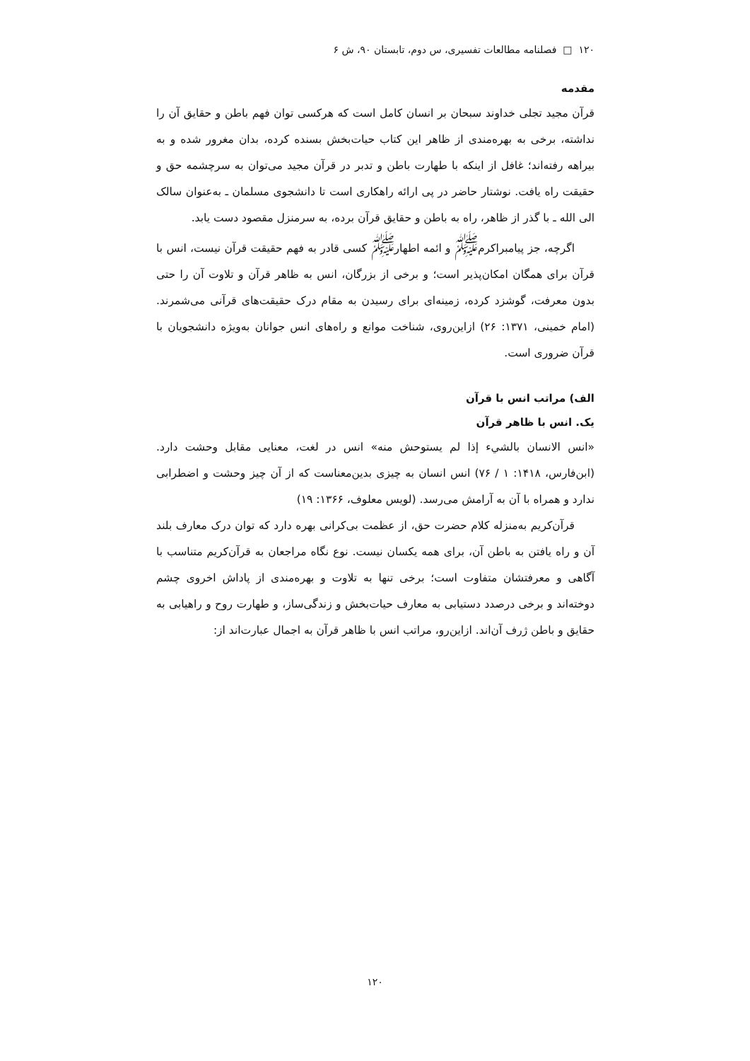۱۲۰ □ فصلنامه مطالعات تفسیری، س دوم، تابستان ۹۰، ش ۶
مقدمه
قرآن مجید تجلی خداوند سبحان بر انسان کامل است که هرکسی توان فهم باطن و حقایق آن را نداشته، برخی به بهره‌مندی از ظاهر این کتاب حیات‌بخش بسنده کرده، بدان مغرور شده و به بیراهه رفته‌اند؛ غافل از اینکه با طهارت باطن و تدبر در قرآن مجید می‌توان به سرچشمه حق و حقیقت راه یافت. نوشتار حاضر در پی ارائه راهکاری است تا دانشجوی مسلمان ـ به‌عنوان سالک الی الله ـ با گذر از ظاهر، راه به باطن و حقایق قرآن برده، به سرمنزل مقصود دست یابد.
اگرچه، جز پیامبراکرم<sup>ﷺ</sup> و ائمه اطهار<sup>ﷺ</sup> کسی قادر به فهم حقیقت قرآن نیست، انس با قرآن برای همگان امکان‌پذیر است؛ و برخی از بزرگان، انس به ظاهر قرآن و تلاوت آن را حتی بدون معرفت، گوشزد کرده، زمینه‌ای برای رسیدن به مقام درک حقیقت‌های قرآنی می‌شمرند. (امام خمینی، ۱۳۷۱: ۲۶) ازاین‌روی، شناخت موانع و راه‌های انس جوانان به‌ویژه دانشجویان با قرآن ضروری است.
الف) مراتب انس با قرآن
یک. انس با ظاهر قرآن
«انس الانسان بالشيء إذا لم يستوحش منه» انس در لغت، معنایی مقابل وحشت دارد. (ابن‌فارس، ۱۴۱۸: ۱ / ۷۶) انس انسان به چیزی بدین‌معناست که از آن چیز وحشت و اضطرابی ندارد و همراه با آن به آرامش می‌رسد. (لویس معلوف، ۱۳۶۶: ۱۹)
قرآن‌کریم به‌منزله کلام حضرت حق، از عظمت بی‌کرانی بهره دارد که توان درک معارف بلند آن و راه یافتن به باطن آن، برای همه یکسان نیست. نوع نگاه مراجعان به قرآن‌کریم متناسب با آگاهی و معرفتشان متفاوت است؛ برخی تنها به تلاوت و بهره‌مندی از پاداش اخروی چشم دوخته‌اند و برخی درصدد دستیابی به معارف حیات‌بخش و زندگی‌ساز، و طهارت روح و راهیابی به حقایق و باطن ژرف آن‌اند. ازاین‌رو، مراتب انس با ظاهر قرآن به اجمال عبارت‌اند از:
۱۲۰